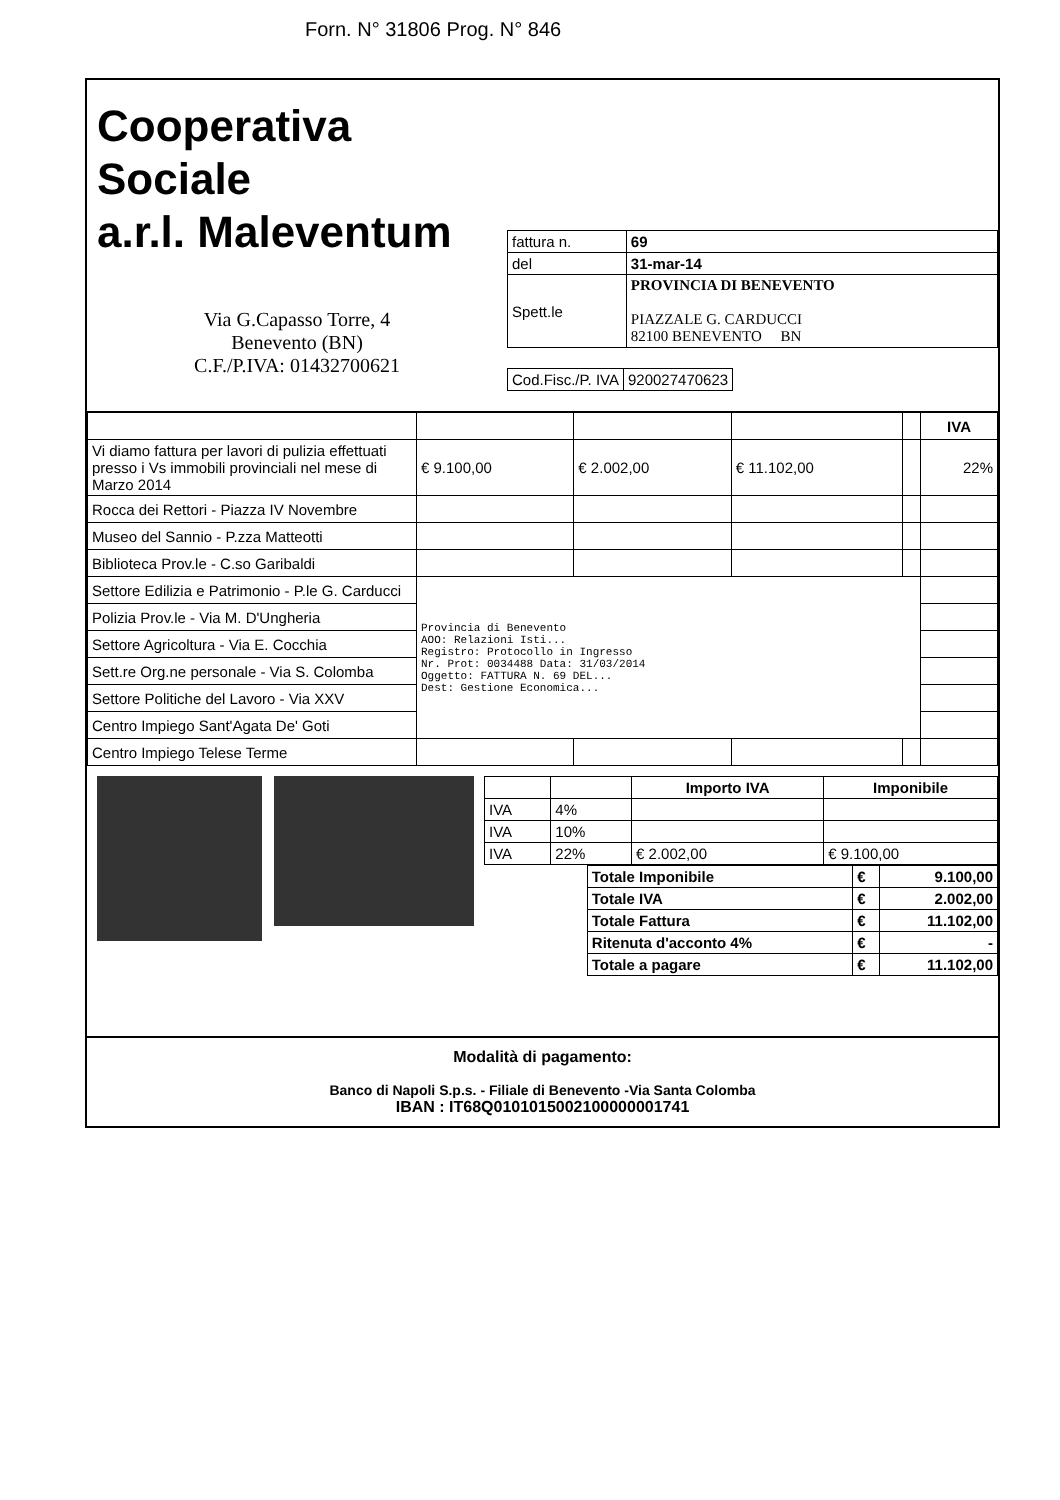Forn. N° 31806 Prog. N° 846
Cooperativa Sociale
a.r.l. Maleventum
Via G.Capasso Torre, 4
Benevento (BN)
C.F./P.IVA: 01432700621
| fattura n. | 69 |
| del | 31-mar-14 |
| Spett.le | PROVINCIA DI BENEVENTO PIAZZALE G. CARDUCCI 82100 BENEVENTO BN |
| Cod.Fisc./P. IVA | 920027470623 |
| | | | | | IVA |
| Vi diamo fattura per lavori di pulizia effettuati presso i Vs immobili provinciali nel mese di Marzo 2014 | € 9.100,00 | € 2.002,00 | € 11.102,00 | | 22% |
| Rocca dei Rettori - Piazza IV Novembre | | | | | |
| Museo del Sannio - P.zza Matteotti | | | | | |
| Biblioteca Prov.le - C.so Garibaldi | | | | | |
| Settore Edilizia e Patrimonio - P.le G. Carducci | Provincia di Benevento AOO: Relazioni Isti... Registro: Protocollo in Ingresso Nr. Prot: 0034488 Data: 31/03/2014 Oggetto: FATTURA N. 69 DEL... Dest: Gestione Economica... | | | | |
| Polizia Prov.le - Via M. D'Ungheria | | | | | |
| Settore Agricoltura - Via E. Cocchia | | | | | |
| Sett.re Org.ne personale - Via S. Colomba | | | | | |
| Settore Politiche del Lavoro - Via XXV | | | | | |
| Centro Impiego Sant'Agata De' Goti | | | | | |
| Centro Impiego Telese Terme | | | | | |
| | | Importo IVA | Imponibile |
| IVA | 4% | | |
| IVA | 10% | | |
| IVA | 22% | € 2.002,00 | € 9.100,00 |
| Totale Imponibile | € | 9.100,00 |
| Totale IVA | € | 2.002,00 |
| Totale Fattura | € | 11.102,00 |
| Ritenuta d'acconto 4% | € | - |
| Totale a pagare | € | 11.102,00 |
Modalità di pagamento:
Banco di Napoli S.p.s. - Filiale di Benevento -Via Santa Colomba
IBAN : IT68Q0101015002100000001741